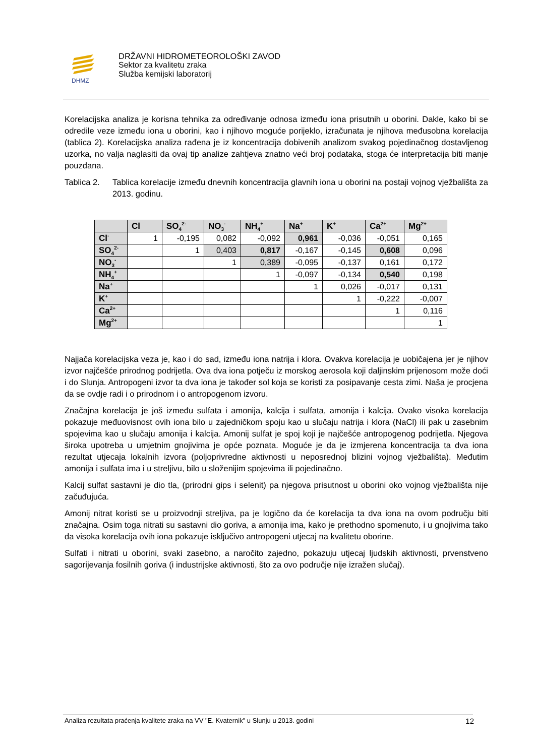DHMZ
DRŽAVNI HIDROMETEOROLOŠKI ZAVOD
Sektor za kvalitetu zraka
Služba kemijski laboratorij
Korelacijska analiza je korisna tehnika za određivanje odnosa između iona prisutnih u oborini. Dakle, kako bi se odredile veze između iona u oborini, kao i njihovo moguće porijeklo, izračunata je njihova međusobna korelacija (tablica 2). Korelacijska analiza rađena je iz koncentracija dobivenih analizom svakog pojedinačnog dostavljenog uzorka, no valja naglasiti da ovaj tip analize zahtjeva znatno veći broj podataka, stoga će interpretacija biti manje pouzdana.
Tablica 2.
Tablica korelacije između dnevnih koncentracija glavnih iona u oborini na postaji vojnog vježbališta za 2013. godinu.
| | Cl | SO<sub>4</sub><sup>2-</sup> | NO<sub>3</sub><sup>-</sup> | NH<sub>4</sub><sup>+</sup> | Na<sup>+</sup> | K<sup>+</sup> | Ca<sup>2+</sup> | Mg<sup>2+</sup> |
| --- | --- | --- | --- | --- | --- | --- | --- | --- |
| Cl<sup>-</sup> | 1 | -0,195 | 0,082 | -0,092 | 0,961 | -0,036 | -0,051 | 0,165 |
| SO<sub>4</sub><sup>2-</sup> | | 1 | 0,403 | 0,817 | -0,167 | -0,145 | 0,608 | 0,096 |
| NO<sub>3</sub><sup>-</sup> | | | 1 | 0,389 | -0,095 | -0,137 | 0,161 | 0,172 |
| NH<sub>4</sub><sup>+</sup> | | | | 1 | -0,097 | -0,134 | 0,540 | 0,198 |
| Na<sup>+</sup> | | | | | 1 | 0,026 | -0,017 | 0,131 |
| K<sup>+</sup> | | | | | | 1 | -0,222 | -0,007 |
| Ca<sup>2+</sup> | | | | | | | 1 | 0,116 |
| Mg<sup>2+</sup> | | | | | | | | 1 |
Najjača korelacijska veza je, kao i do sad, između iona natrija i klora. Ovakva korelacija je uobičajena jer je njihov izvor najčešće prirodnog podrijetla. Ova dva iona potječu iz morskog aerosola koji daljinskim prijenosom može doći i do Slunja. Antropogeni izvor ta dva iona je također sol koja se koristi za posipavanje cesta zimi. Naša je procjena da se ovdje radi i o prirodnom i o antropogenom izvoru.
Značajna korelacija je još između sulfata i amonija, kalcija i sulfata, amonija i kalcija. Ovako visoka korelacija pokazuje međuovisnost ovih iona bilo u zajedničkom spoju kao u slučaju natrija i klora (NaCl) ili pak u zasebnim spojevima kao u slučaju amonija i kalcija. Amonij sulfat je spoj koji je najčešće antropogenog podrijetla. Njegova široka upotreba u umjetnim gnojivima je opće poznata. Moguće je da je izmjerena koncentracija ta dva iona rezultat utjecaja lokalnih izvora (poljoprivredne aktivnosti u neposrednoj blizini vojnog vježbališta). Međutim amonija i sulfata ima i u streljivu, bilo u složenijim spojevima ili pojedinačno.
Kalcij sulfat sastavni je dio tla, (prirodni gips i selenit) pa njegova prisutnost u oborini oko vojnog vježbališta nije začuđujuća.
Amonij nitrat koristi se u proizvodnji streljiva, pa je logično da će korelacija ta dva iona na ovom području biti značajna. Osim toga nitrati su sastavni dio goriva, a amonija ima, kako je prethodno spomenuto, i u gnojivima tako da visoka korelacija ovih iona pokazuje isključivo antropogeni utjecaj na kvalitetu oborine.
Sulfati i nitrati u oborini, svaki zasebno, a naročito zajedno, pokazuju utjecaj ljudskih aktivnosti, prvenstveno sagorijevanja fosilnih goriva (i industrijske aktivnosti, što za ovo područje nije izražen slučaj).
Analiza rezultata praćenja kvalitete zraka na VV "E. Kvaternik" u Slunju u 2013. godini 12